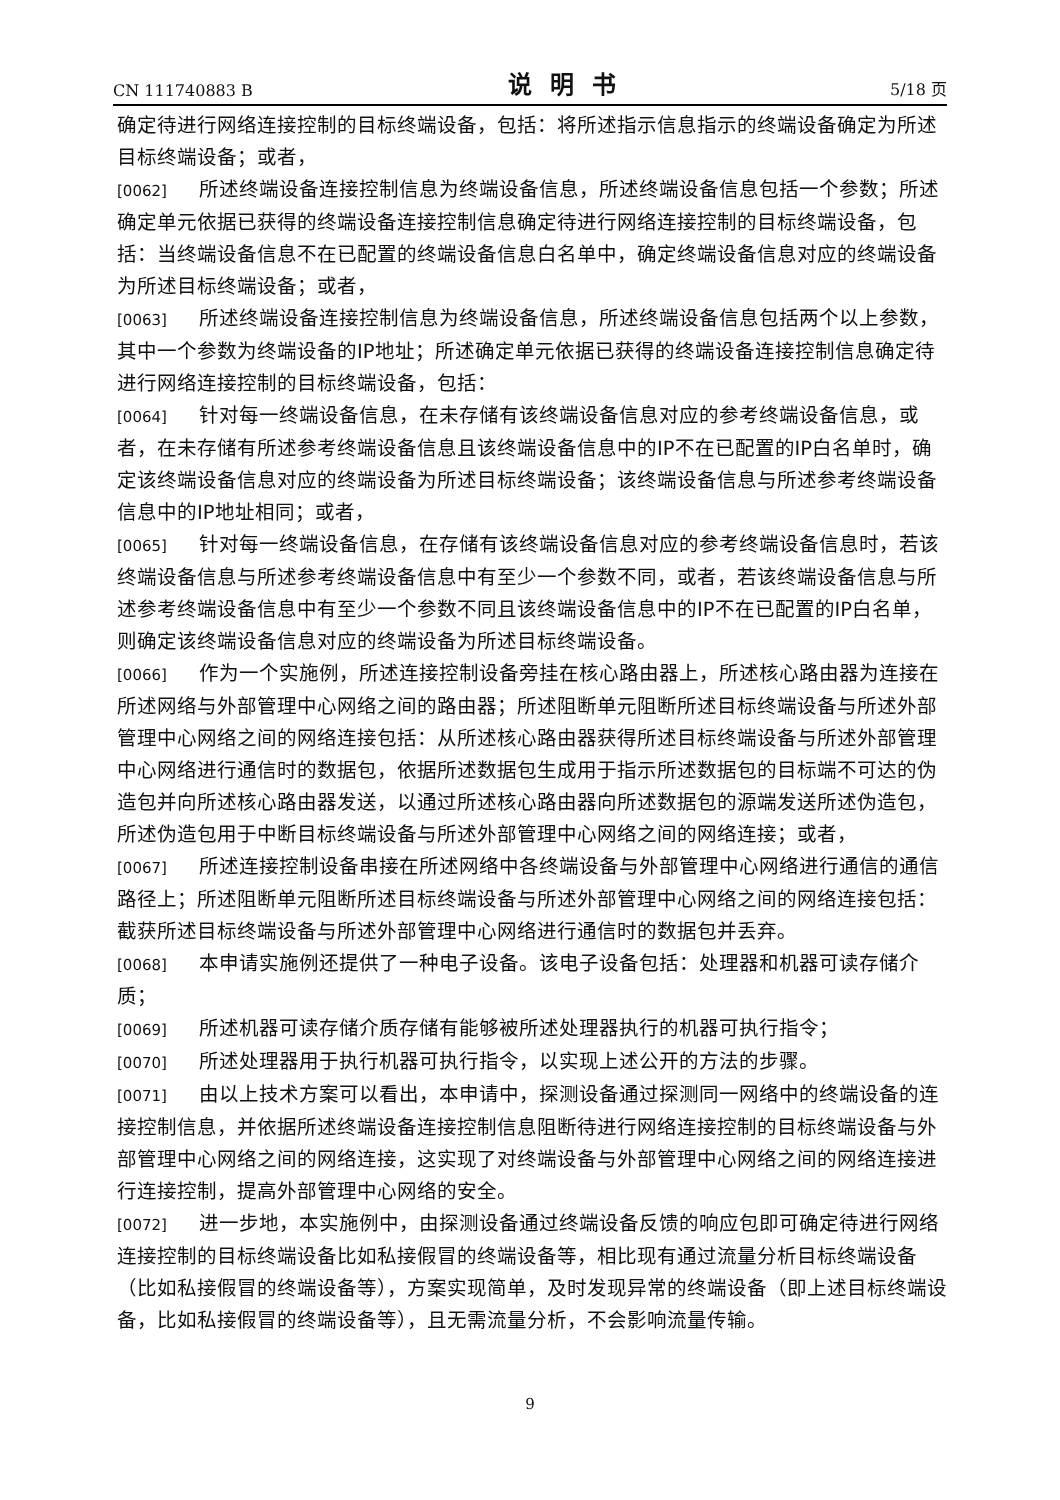CN 111740883 B 说明书 5/18 页
确定待进行网络连接控制的目标终端设备，包括：将所述指示信息指示的终端设备确定为所述目标终端设备；或者，
[0062] 所述终端设备连接控制信息为终端设备信息，所述终端设备信息包括一个参数；所述确定单元依据已获得的终端设备连接控制信息确定待进行网络连接控制的目标终端设备，包括：当终端设备信息不在已配置的终端设备信息白名单中，确定终端设备信息对应的终端设备为所述目标终端设备；或者，
[0063] 所述终端设备连接控制信息为终端设备信息，所述终端设备信息包括两个以上参数，其中一个参数为终端设备的IP地址；所述确定单元依据已获得的终端设备连接控制信息确定待进行网络连接控制的目标终端设备，包括：
[0064] 针对每一终端设备信息，在未存储有该终端设备信息对应的参考终端设备信息，或者，在未存储有所述参考终端设备信息且该终端设备信息中的IP不在已配置的IP白名单时，确定该终端设备信息对应的终端设备为所述目标终端设备；该终端设备信息与所述参考终端设备信息中的IP地址相同；或者，
[0065] 针对每一终端设备信息，在存储有该终端设备信息对应的参考终端设备信息时，若该终端设备信息与所述参考终端设备信息中有至少一个参数不同，或者，若该终端设备信息与所述参考终端设备信息中有至少一个参数不同且该终端设备信息中的IP不在已配置的IP白名单，则确定该终端设备信息对应的终端设备为所述目标终端设备。
[0066] 作为一个实施例，所述连接控制设备旁挂在核心路由器上，所述核心路由器为连接在所述网络与外部管理中心网络之间的路由器；所述阻断单元阻断所述目标终端设备与所述外部管理中心网络之间的网络连接包括：从所述核心路由器获得所述目标终端设备与所述外部管理中心网络进行通信时的数据包，依据所述数据包生成用于指示所述数据包的目标端不可达的伪造包并向所述核心路由器发送，以通过所述核心路由器向所述数据包的源端发送所述伪造包，所述伪造包用于中断目标终端设备与所述外部管理中心网络之间的网络连接；或者，
[0067] 所述连接控制设备串接在所述网络中各终端设备与外部管理中心网络进行通信的通信路径上；所述阻断单元阻断所述目标终端设备与所述外部管理中心网络之间的网络连接包括：截获所述目标终端设备与所述外部管理中心网络进行通信时的数据包并丢弃。
[0068] 本申请实施例还提供了一种电子设备。该电子设备包括：处理器和机器可读存储介质；
[0069] 所述机器可读存储介质存储有能够被所述处理器执行的机器可执行指令；
[0070] 所述处理器用于执行机器可执行指令，以实现上述公开的方法的步骤。
[0071] 由以上技术方案可以看出，本申请中，探测设备通过探测同一网络中的终端设备的连接控制信息，并依据所述终端设备连接控制信息阻断待进行网络连接控制的目标终端设备与外部管理中心网络之间的网络连接，这实现了对终端设备与外部管理中心网络之间的网络连接进行连接控制，提高外部管理中心网络的安全。
[0072] 进一步地，本实施例中，由探测设备通过终端设备反馈的响应包即可确定待进行网络连接控制的目标终端设备比如私接假冒的终端设备等，相比现有通过流量分析目标终端设备（比如私接假冒的终端设备等），方案实现简单，及时发现异常的终端设备（即上述目标终端设备，比如私接假冒的终端设备等），且无需流量分析，不会影响流量传输。
9